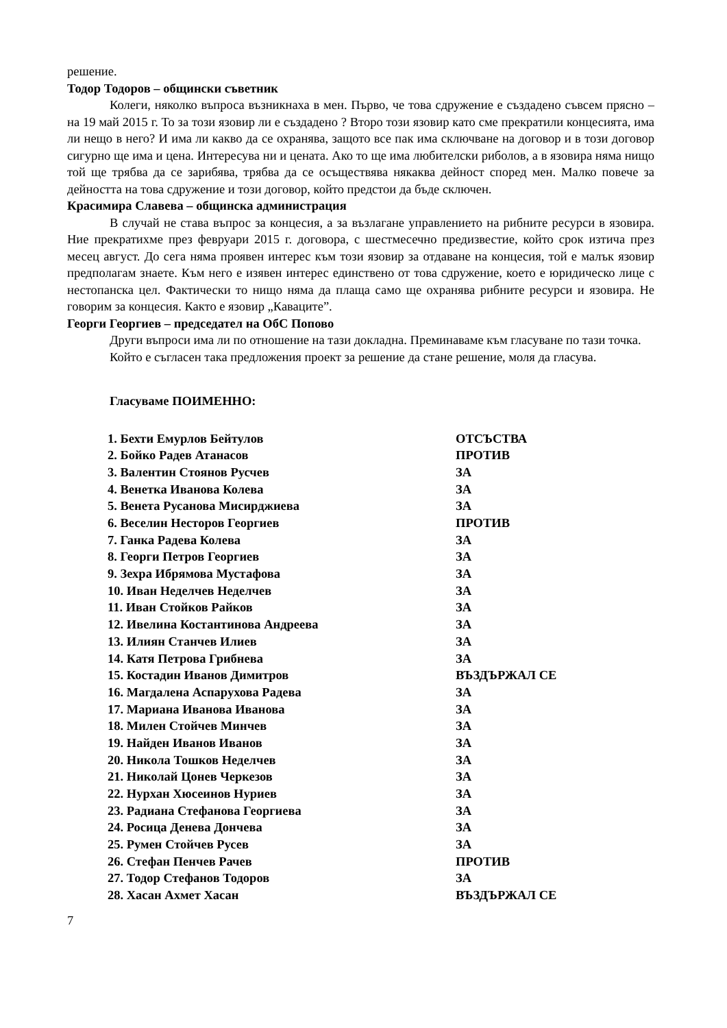решение.
Тодор Тодоров – общински съветник
Колеги, няколко въпроса възникнаха в мен. Първо, че това сдружение е създадено съвсем прясно – на 19 май 2015 г. То за този язовир ли е създадено ? Второ този язовир като сме прекратили концесията, има ли нещо в него? И има ли какво да се охранява, защото все пак има сключване на договор и в този договор сигурно ще има и цена. Интересува ни и цената. Ако то ще има любителски риболов, а в язовира няма нищо той ще трябва да се зарибява, трябва да се осъществява някаква дейност според мен. Малко повече за дейността на това сдружение и този договор, който предстои да бъде сключен.
Красимира Славева – общинска администрация
В случай не става въпрос за концесия, а за възлагане управлението на рибните ресурси в язовира. Ние прекратихме през февруари 2015 г. договора, с шестмесечно предизвестие, който срок изтича през месец август. До сега няма проявен интерес към този язовир за отдаване на концесия, той е малък язовир предполагам знаете. Към него е изявен интерес единствено от това сдружение, което е юридическо лице с нестопанска цел. Фактически то нищо няма да плаща само ще охранява рибните ресурси и язовира. Не говорим за концесия. Както е язовир „Кавацитe”.
Георги Георгиев – председател на ОбС Попово
Други въпроси има ли по отношение на тази докладна. Преминаваме към гласуване по тази точка.
Който е съгласен така предложения проект за решение да стане решение, моля да гласува.
Гласуваме ПОИМЕННО:
| 1. Бехти Емурлов Бейтулов | ОТСЪСТВА |
| 2. Бойко Радев Атанасов | ПРОТИВ |
| 3. Валентин Стоянов Русчев | ЗА |
| 4. Венетка Иванова Колева | ЗА |
| 5. Венета Русанова Мисирджиева | ЗА |
| 6. Веселин Несторов Георгиев | ПРОТИВ |
| 7. Ганка Радева Колева | ЗА |
| 8. Георги Петров Георгиев | ЗА |
| 9. Зехра Ибрямова Мустафова | ЗА |
| 10. Иван Неделчев Неделчев | ЗА |
| 11. Иван Стойков Райков | ЗА |
| 12. Ивелина Костантинова Андреева | ЗА |
| 13. Илиян Станчев Илиев | ЗА |
| 14. Катя Петрова Грибнева | ЗА |
| 15. Костадин Иванов Димитров | ВЪЗДЪРЖАЛ СЕ |
| 16. Магдалена Аспарухова Радева | ЗА |
| 17. Мариана Иванова Иванова | ЗА |
| 18. Милен Стойчев Минчев | ЗА |
| 19. Найден Иванов Иванов | ЗА |
| 20. Никола Тошков Неделчев | ЗА |
| 21. Николай Цонев Черкезов | ЗА |
| 22. Нурхан Хюсеинов Нуриев | ЗА |
| 23. Радиана Стефанова Георгиева | ЗА |
| 24. Росица Денева Дончева | ЗА |
| 25. Румен Стойчев Русев | ЗА |
| 26. Стефан Пенчев Рачев | ПРОТИВ |
| 27. Тодор Стефанов Тодоров | ЗА |
| 28. Хасан Ахмет Хасан | ВЪЗДЪРЖАЛ СЕ |
7